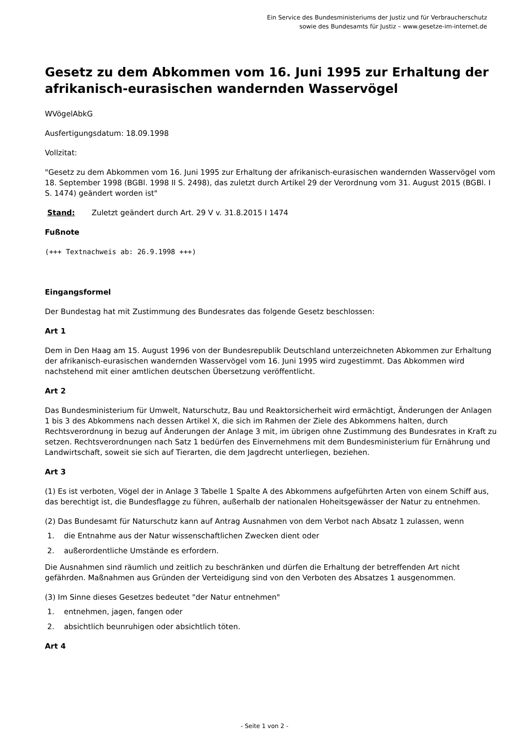Ein Service des Bundesministeriums der Justiz und für Verbraucherschutz
sowie des Bundesamts für Justiz – www.gesetze-im-internet.de
Gesetz zu dem Abkommen vom 16. Juni 1995 zur Erhaltung der afrikanisch-eurasischen wandernden Wasservögel
WVögelAbkG
Ausfertigungsdatum: 18.09.1998
Vollzitat:
"Gesetz zu dem Abkommen vom 16. Juni 1995 zur Erhaltung der afrikanisch-eurasischen wandernden Wasservögel vom 18. September 1998 (BGBl. 1998 II S. 2498), das zuletzt durch Artikel 29 der Verordnung vom 31. August 2015 (BGBl. I S. 1474) geändert worden ist"
Stand: Zuletzt geändert durch Art. 29 V v. 31.8.2015 I 1474
Fußnote
(+++ Textnachweis ab: 26.9.1998 +++)
Eingangsformel
Der Bundestag hat mit Zustimmung des Bundesrates das folgende Gesetz beschlossen:
Art 1
Dem in Den Haag am 15. August 1996 von der Bundesrepublik Deutschland unterzeichneten Abkommen zur Erhaltung der afrikanisch-eurasischen wandernden Wasservögel vom 16. Juni 1995 wird zugestimmt. Das Abkommen wird nachstehend mit einer amtlichen deutschen Übersetzung veröffentlicht.
Art 2
Das Bundesministerium für Umwelt, Naturschutz, Bau und Reaktorsicherheit wird ermächtigt, Änderungen der Anlagen 1 bis 3 des Abkommens nach dessen Artikel X, die sich im Rahmen der Ziele des Abkommens halten, durch Rechtsverordnung in bezug auf Änderungen der Anlage 3 mit, im übrigen ohne Zustimmung des Bundesrates in Kraft zu setzen. Rechtsverordnungen nach Satz 1 bedürfen des Einvernehmens mit dem Bundesministerium für Ernährung und Landwirtschaft, soweit sie sich auf Tierarten, die dem Jagdrecht unterliegen, beziehen.
Art 3
(1) Es ist verboten, Vögel der in Anlage 3 Tabelle 1 Spalte A des Abkommens aufgeführten Arten von einem Schiff aus, das berechtigt ist, die Bundesflagge zu führen, außerhalb der nationalen Hoheitsgewässer der Natur zu entnehmen.
(2) Das Bundesamt für Naturschutz kann auf Antrag Ausnahmen von dem Verbot nach Absatz 1 zulassen, wenn
1. die Entnahme aus der Natur wissenschaftlichen Zwecken dient oder
2. außerordentliche Umstände es erfordern.
Die Ausnahmen sind räumlich und zeitlich zu beschränken und dürfen die Erhaltung der betreffenden Art nicht gefährden. Maßnahmen aus Gründen der Verteidigung sind von den Verboten des Absatzes 1 ausgenommen.
(3) Im Sinne dieses Gesetzes bedeutet "der Natur entnehmen"
1. entnehmen, jagen, fangen oder
2. absichtlich beunruhigen oder absichtlich töten.
Art 4
- Seite 1 von 2 -